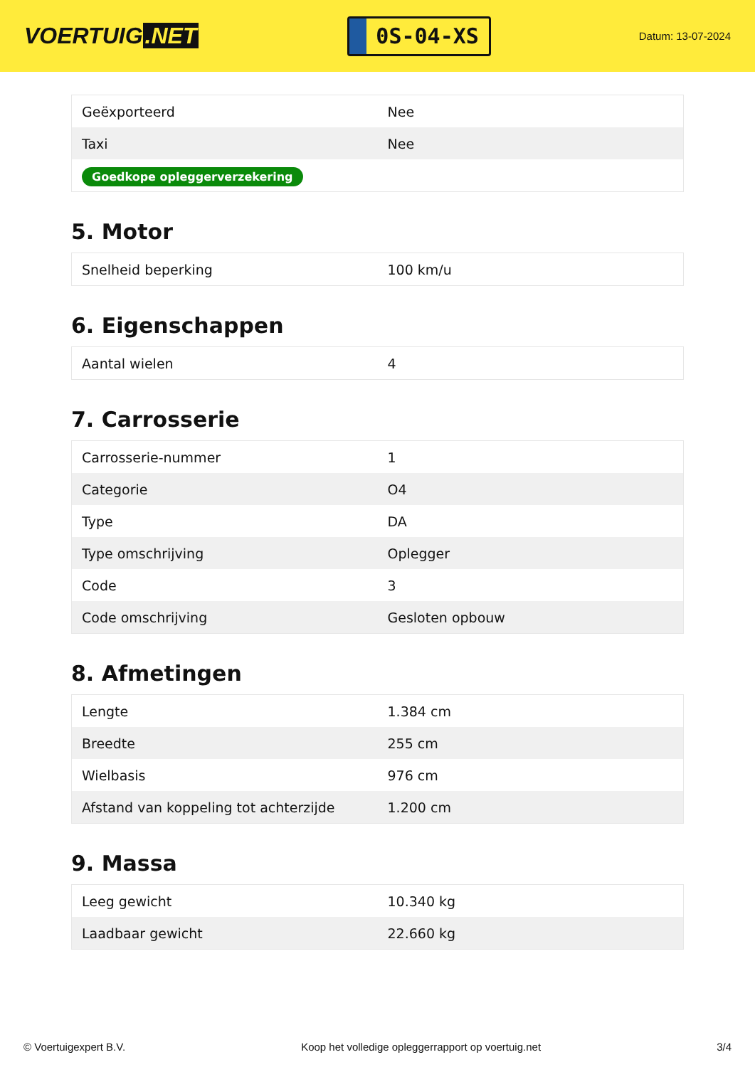VOERTUIG.NET
0S-04-XS
Datum: 13-07-2024
| Geëxporteerd | Nee |
| Taxi | Nee |
| Goedkope opleggerverzekering | |
5. Motor
| Snelheid beperking | 100 km/u |
6. Eigenschappen
| Aantal wielen | 4 |
7. Carrosserie
| Carrosserie-nummer | 1 |
| Categorie | O4 |
| Type | DA |
| Type omschrijving | Oplegger |
| Code | 3 |
| Code omschrijving | Gesloten opbouw |
8. Afmetingen
| Lengte | 1.384 cm |
| Breedte | 255 cm |
| Wielbasis | 976 cm |
| Afstand van koppeling tot achterzijde | 1.200 cm |
9. Massa
| Leeg gewicht | 10.340 kg |
| Laadbaar gewicht | 22.660 kg |
© Voertuigexpert B.V. Koop het volledige opleggerrapport op voertuig.net 3/4